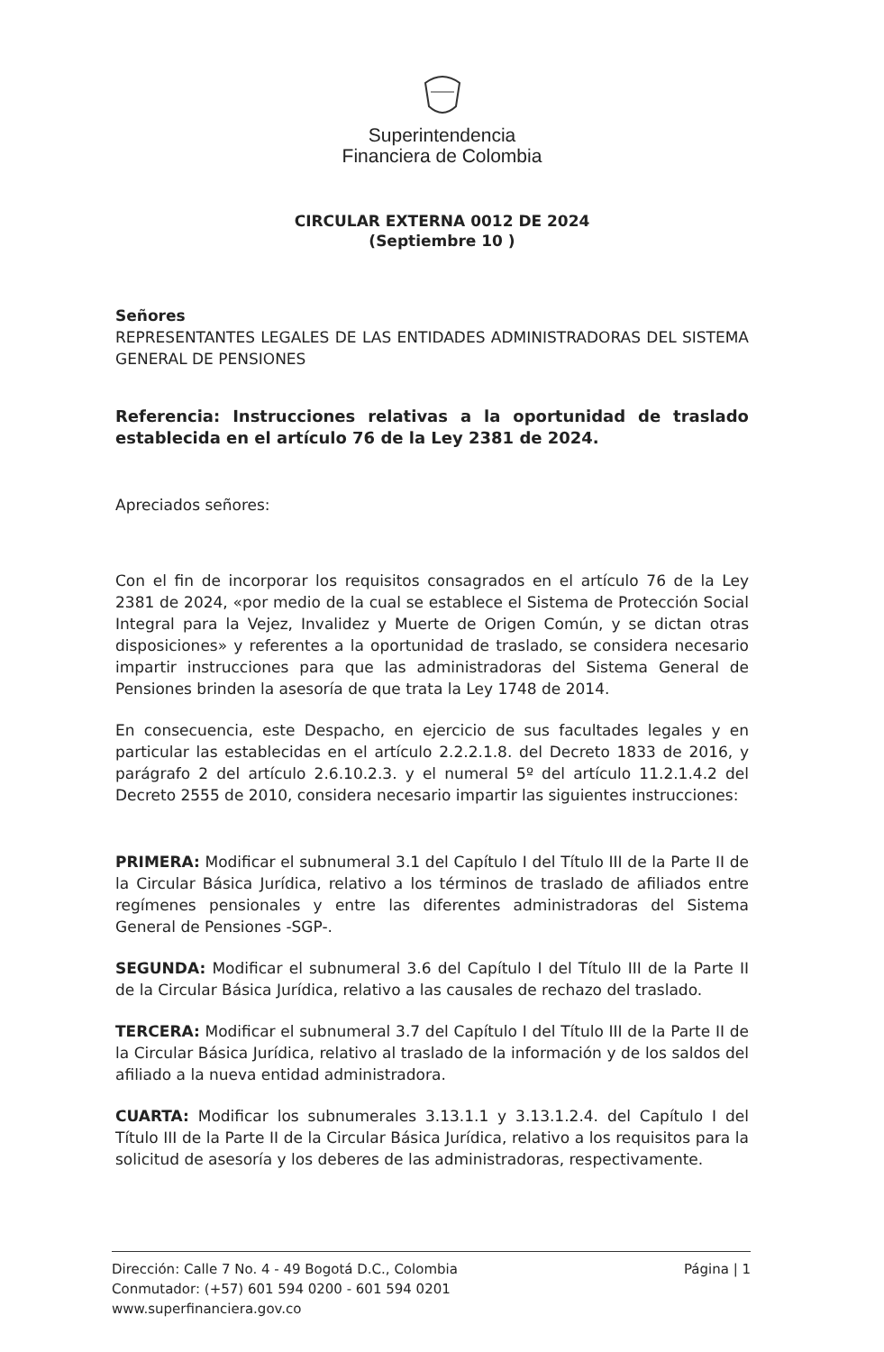Superintendencia
Financiera de Colombia
CIRCULAR EXTERNA 0012 DE 2024
(Septiembre 10 )
Señores
REPRESENTANTES LEGALES DE LAS ENTIDADES ADMINISTRADORAS DEL SISTEMA GENERAL DE PENSIONES
Referencia: Instrucciones relativas a la oportunidad de traslado establecida en el artículo 76 de la Ley 2381 de 2024.
Apreciados señores:
Con el fin de incorporar los requisitos consagrados en el artículo 76 de la Ley 2381 de 2024, «por medio de la cual se establece el Sistema de Protección Social Integral para la Vejez, Invalidez y Muerte de Origen Común, y se dictan otras disposiciones» y referentes a la oportunidad de traslado, se considera necesario impartir instrucciones para que las administradoras del Sistema General de Pensiones brinden la asesoría de que trata la Ley 1748 de 2014.
En consecuencia, este Despacho, en ejercicio de sus facultades legales y en particular las establecidas en el artículo 2.2.2.1.8. del Decreto 1833 de 2016, y parágrafo 2 del artículo 2.6.10.2.3. y el numeral 5º del artículo 11.2.1.4.2 del Decreto 2555 de 2010, considera necesario impartir las siguientes instrucciones:
PRIMERA: Modificar el subnumeral 3.1 del Capítulo I del Título III de la Parte II de la Circular Básica Jurídica, relativo a los términos de traslado de afiliados entre regímenes pensionales y entre las diferentes administradoras del Sistema General de Pensiones -SGP-.
SEGUNDA: Modificar el subnumeral 3.6 del Capítulo I del Título III de la Parte II de la Circular Básica Jurídica, relativo a las causales de rechazo del traslado.
TERCERA: Modificar el subnumeral 3.7 del Capítulo I del Título III de la Parte II de la Circular Básica Jurídica, relativo al traslado de la información y de los saldos del afiliado a la nueva entidad administradora.
CUARTA: Modificar los subnumerales 3.13.1.1 y 3.13.1.2.4. del Capítulo I del Título III de la Parte II de la Circular Básica Jurídica, relativo a los requisitos para la solicitud de asesoría y los deberes de las administradoras, respectivamente.
Dirección: Calle 7 No. 4 - 49 Bogotá D.C., Colombia
Conmutador: (+57) 601 594 0200 - 601 594 0201
www.superfinanciera.gov.co
Página | 1